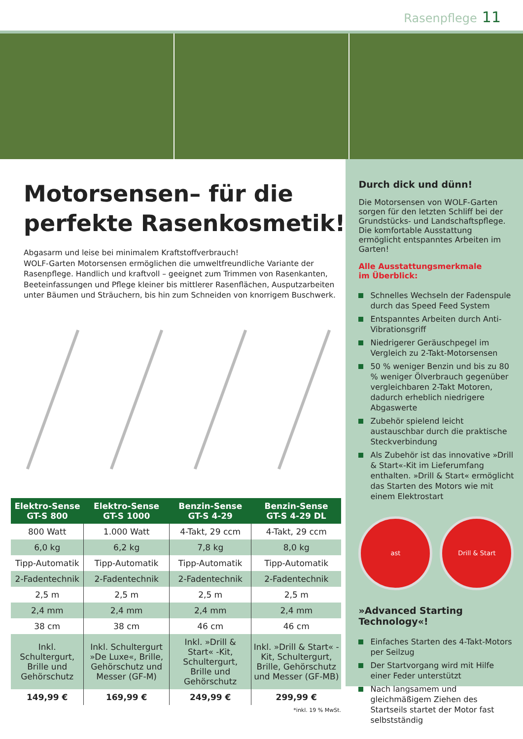Rasenpflege 11
Motorsensen– für die perfekte Rasenkosmetik!
Abgasarm und leise bei minimalem Kraftstoffverbrauch!
WOLF-Garten Motorsensen ermöglichen die umweltfreundliche Variante der Rasenpflege. Handlich und kraftvoll – geeignet zum Trimmen von Rasenkanten, Beeteinfassungen und Pflege kleiner bis mittlerer Rasenflächen, Ausputzarbeiten unter Bäumen und Sträuchern, bis hin zum Schneiden von knorrigem Buschwerk.
| Elektro-Sense GT-S 800 | Elektro-Sense GT-S 1000 | Benzin-Sense GT-S 4-29 | Benzin-Sense GT-S 4-29 DL |
| --- | --- | --- | --- |
| 800 Watt | 1.000 Watt | 4-Takt, 29 ccm | 4-Takt, 29 ccm |
| 6,0 kg | 6,2 kg | 7,8 kg | 8,0 kg |
| Tipp-Automatik | Tipp-Automatik | Tipp-Automatik | Tipp-Automatik |
| 2-Fadentechnik | 2-Fadentechnik | 2-Fadentechnik | 2-Fadentechnik |
| 2,5 m | 2,5 m | 2,5 m | 2,5 m |
| 2,4 mm | 2,4 mm | 2,4 mm | 2,4 mm |
| 38 cm | 38 cm | 46 cm | 46 cm |
| Inkl. Schultergurt, Brille und Gehörschutz | Inkl. Schultergurt »De Luxe«, Brille, Gehörschutz und Messer (GF-M) | Inkl. »Drill & Start« -Kit, Schultergurt, Brille und Gehörschutz | Inkl. »Drill & Start« -Kit, Schultergurt, Brille, Gehörschutz und Messer (GF-MB) |
| 149,99 € | 169,99 € | 249,99 € | 299,99 € |
*inkl. 19 % MwSt.
Durch dick und dünn!
Die Motorsensen von WOLF-Garten sorgen für den letzten Schliff bei der Grundstücks- und Landschaftspflege. Die komfortable Ausstattung ermöglicht entspanntes Arbeiten im Garten!
Alle Ausstattungsmerkmale
im Überblick:
Schnelles Wechseln der Fadenspule durch das Speed Feed System
Entspanntes Arbeiten durch Anti-Vibrationsgriff
Niedrigerer Geräuschpegel im Vergleich zu 2-Takt-Motorsensen
50 % weniger Benzin und bis zu 80 % weniger Ölverbrauch gegenüber vergleichbaren 2-Takt Motoren, dadurch erheblich niedrigere Abgaswerte
Zubehör spielend leicht austauschbar durch die praktische Steckverbindung
Als Zubehör ist das innovative »Drill & Start«-Kit im Lieferumfang enthalten. »Drill & Start« ermöglicht das Starten des Motors wie mit einem Elektrostart
ast Drill & Start
»Advanced Starting Technology«!
Einfaches Starten des 4-Takt-Motors per Seilzug
Der Startvorgang wird mit Hilfe einer Feder unterstützt
Nach langsamem und gleichmäßigem Ziehen des Startseils startet der Motor fast selbstständig